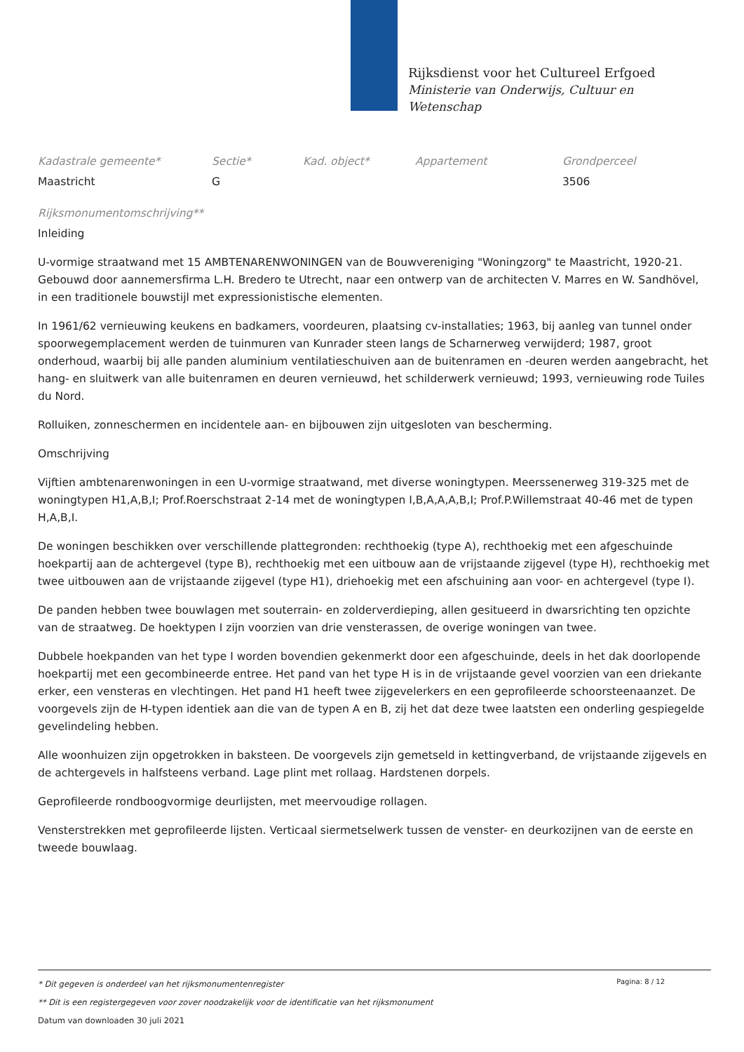Rijksdienst voor het Cultureel Erfgoed
Ministerie van Onderwijs, Cultuur en
Wetenschap
| Kadastrale gemeente* | Sectie* | Kad. object* | Appartement | Grondperceel |
| --- | --- | --- | --- | --- |
| Maastricht | G | | | 3506 |
Rijksmonumentomschrijving**
Inleiding
U-vormige straatwand met 15 AMBTENARENWONINGEN van de Bouwvereniging "Woningzorg" te Maastricht, 1920-21. Gebouwd door aannemersfirma L.H. Bredero te Utrecht, naar een ontwerp van de architecten V. Marres en W. Sandhövel, in een traditionele bouwstijl met expressionistische elementen.
In 1961/62 vernieuwing keukens en badkamers, voordeuren, plaatsing cv-installaties; 1963, bij aanleg van tunnel onder spoorwegemplacement werden de tuinmuren van Kunrader steen langs de Scharnerweg verwijderd; 1987, groot onderhoud, waarbij bij alle panden aluminium ventilatieschuiven aan de buitenramen en -deuren werden aangebracht, het hang- en sluitwerk van alle buitenramen en deuren vernieuwd, het schilderwerk vernieuwd; 1993, vernieuwing rode Tuiles du Nord.
Rolluiken, zonneschermen en incidentele aan- en bijbouwen zijn uitgesloten van bescherming.
Omschrijving
Vijftien ambtenarenwoningen in een U-vormige straatwand, met diverse woningtypen. Meerssenerweg 319-325 met de woningtypen H1,A,B,I; Prof.Roerschstraat 2-14 met de woningtypen I,B,A,A,A,B,I; Prof.P.Willemstraat 40-46 met de typen H,A,B,I.
De woningen beschikken over verschillende plattegronden: rechthoekig (type A), rechthoekig met een afgeschuinde hoekpartij aan de achtergevel (type B), rechthoekig met een uitbouw aan de vrijstaande zijgevel (type H), rechthoekig met twee uitbouwen aan de vrijstaande zijgevel (type H1), driehoekig met een afschuining aan voor- en achtergevel (type I).
De panden hebben twee bouwlagen met souterrain- en zolderverdieping, allen gesitueerd in dwarsrichting ten opzichte van de straatweg. De hoektypen I zijn voorzien van drie vensterassen, de overige woningen van twee.
Dubbele hoekpanden van het type I worden bovendien gekenmerkt door een afgeschuinde, deels in het dak doorlopende hoekpartij met een gecombineerde entree. Het pand van het type H is in de vrijstaande gevel voorzien van een driekante erker, een vensteras en vlechtingen. Het pand H1 heeft twee zijgevelerkers en een geprofileerde schoorsteenaanzet. De voorgevels zijn de H-typen identiek aan die van de typen A en B, zij het dat deze twee laatsten een onderling gespiegelde gevelindeling hebben.
Alle woonhuizen zijn opgetrokken in baksteen. De voorgevels zijn gemetseld in kettingverband, de vrijstaande zijgevels en de achtergevels in halfsteens verband. Lage plint met rollaag. Hardstenen dorpels.
Geprofileerde rondboogvormige deurlijsten, met meervoudige rollagen.
Vensterstrekken met geprofileerde lijsten. Verticaal siermetselwerk tussen de venster- en deurkozijnen van de eerste en tweede bouwlaag.
Pagina: 8 / 12
* Dit gegeven is onderdeel van het rijksmonumentenregister
** Dit is een registergegeven voor zover noodzakelijk voor de identificatie van het rijksmonument
Datum van downloaden 30 juli 2021